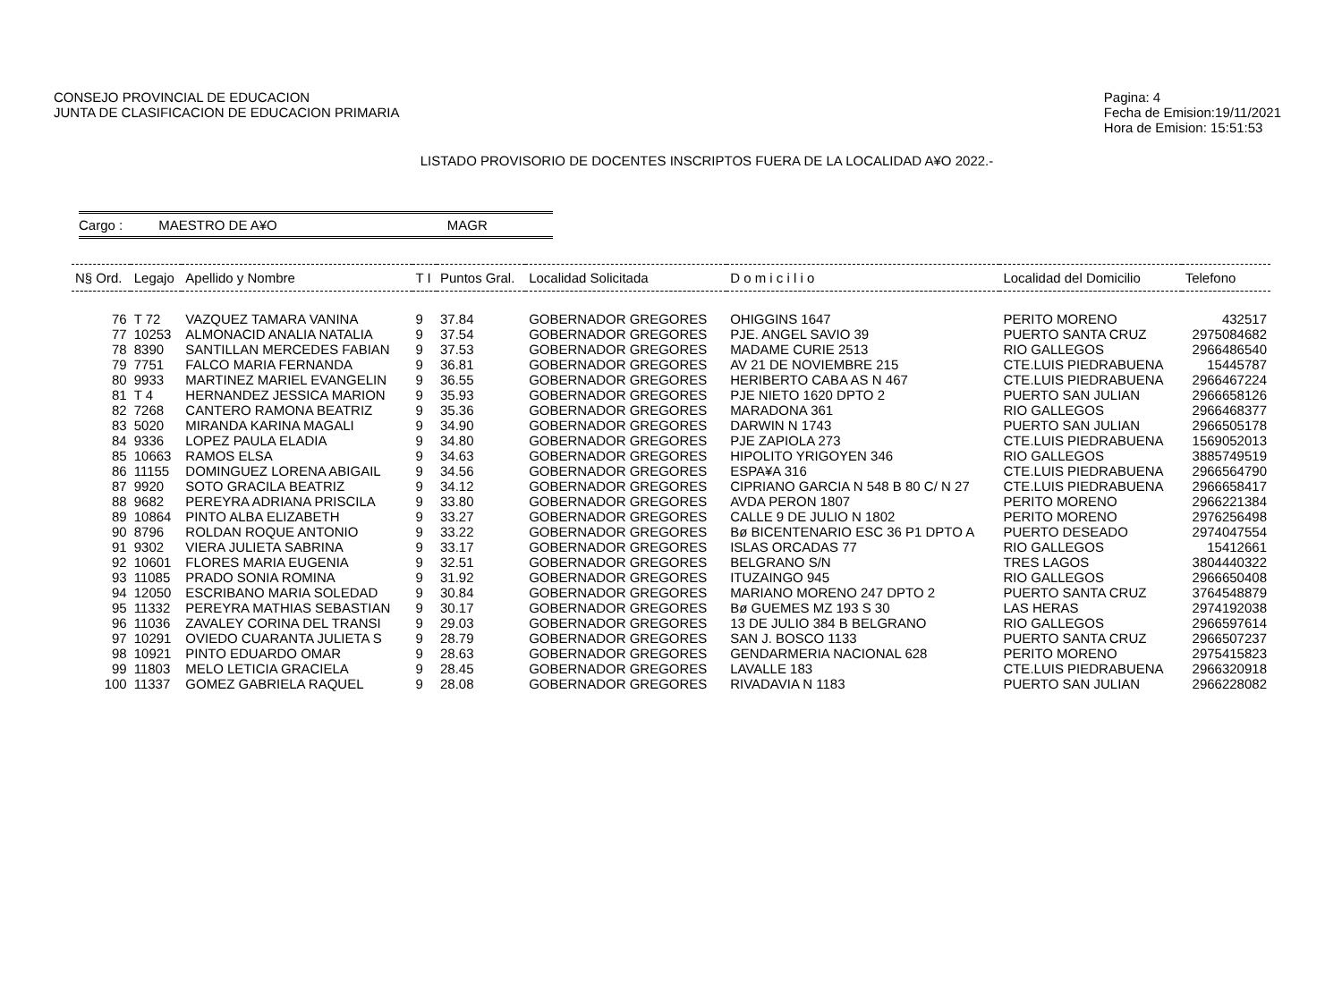CONSEJO PROVINCIAL DE EDUCACION
JUNTA DE CLASIFICACION DE EDUCACION PRIMARIA
Pagina: 4
Fecha de Emision:19/11/2021
Hora de Emision: 15:51:53
LISTADO PROVISORIO DE DOCENTES INSCRIPTOS FUERA DE LA LOCALIDAD A¥O 2022.-
Cargo : MAESTRO DE A¥O MAGR
| N§ Ord. | Legajo | Apellido y Nombre | T I | Puntos Gral. | Localidad Solicitada | D o m i c i l i o | Localidad del Domicilio | Telefono |
| --- | --- | --- | --- | --- | --- | --- | --- | --- |
| 76 | T 72 | VAZQUEZ TAMARA VANINA | 9 | 37.84 | GOBERNADOR GREGORES | OHIGGINS 1647 | PERITO MORENO | 432517 |
| 77 | 10253 | ALMONACID ANALIA NATALIA | 9 | 37.54 | GOBERNADOR GREGORES | PJE. ANGEL SAVIO 39 | PUERTO SANTA CRUZ | 2975084682 |
| 78 | 8390 | SANTILLAN MERCEDES FABIAN | 9 | 37.53 | GOBERNADOR GREGORES | MADAME CURIE 2513 | RIO GALLEGOS | 2966486540 |
| 79 | 7751 | FALCO MARIA FERNANDA | 9 | 36.81 | GOBERNADOR GREGORES | AV 21 DE NOVIEMBRE 215 | CTE.LUIS PIEDRABUENA | 15445787 |
| 80 | 9933 | MARTINEZ MARIEL EVANGELIN | 9 | 36.55 | GOBERNADOR GREGORES | HERIBERTO CABA AS N 467 | CTE.LUIS PIEDRABUENA | 2966467224 |
| 81 | T 4 | HERNANDEZ JESSICA MARION | 9 | 35.93 | GOBERNADOR GREGORES | PJE NIETO 1620 DPTO 2 | PUERTO SAN JULIAN | 2966658126 |
| 82 | 7268 | CANTERO RAMONA BEATRIZ | 9 | 35.36 | GOBERNADOR GREGORES | MARADONA 361 | RIO GALLEGOS | 2966468377 |
| 83 | 5020 | MIRANDA KARINA MAGALI | 9 | 34.90 | GOBERNADOR GREGORES | DARWIN N 1743 | PUERTO SAN JULIAN | 2966505178 |
| 84 | 9336 | LOPEZ PAULA ELADIA | 9 | 34.80 | GOBERNADOR GREGORES | PJE ZAPIOLA 273 | CTE.LUIS PIEDRABUENA | 1569052013 |
| 85 | 10663 | RAMOS ELSA | 9 | 34.63 | GOBERNADOR GREGORES | HIPOLITO YRIGOYEN 346 | RIO GALLEGOS | 3885749519 |
| 86 | 11155 | DOMINGUEZ LORENA ABIGAIL | 9 | 34.56 | GOBERNADOR GREGORES | ESPA¥A 316 | CTE.LUIS PIEDRABUENA | 2966564790 |
| 87 | 9920 | SOTO GRACILA BEATRIZ | 9 | 34.12 | GOBERNADOR GREGORES | CIPRIANO GARCIA N 548 B 80 C/ N 27 | CTE.LUIS PIEDRABUENA | 2966658417 |
| 88 | 9682 | PEREYRA ADRIANA PRISCILA | 9 | 33.80 | GOBERNADOR GREGORES | AVDA PERON 1807 | PERITO MORENO | 2966221384 |
| 89 | 10864 | PINTO ALBA ELIZABETH | 9 | 33.27 | GOBERNADOR GREGORES | CALLE 9 DE JULIO N 1802 | PERITO MORENO | 2976256498 |
| 90 | 8796 | ROLDAN ROQUE ANTONIO | 9 | 33.22 | GOBERNADOR GREGORES | Bø BICENTENARIO ESC 36 P1 DPTO A | PUERTO DESEADO | 2974047554 |
| 91 | 9302 | VIERA JULIETA SABRINA | 9 | 33.17 | GOBERNADOR GREGORES | ISLAS ORCADAS 77 | RIO GALLEGOS | 15412661 |
| 92 | 10601 | FLORES MARIA EUGENIA | 9 | 32.51 | GOBERNADOR GREGORES | BELGRANO S/N | TRES LAGOS | 3804440322 |
| 93 | 11085 | PRADO SONIA ROMINA | 9 | 31.92 | GOBERNADOR GREGORES | ITUZAINGO 945 | RIO GALLEGOS | 2966650408 |
| 94 | 12050 | ESCRIBANO MARIA SOLEDAD | 9 | 30.84 | GOBERNADOR GREGORES | MARIANO MORENO 247 DPTO 2 | PUERTO SANTA CRUZ | 3764548879 |
| 95 | 11332 | PEREYRA MATHIAS SEBASTIAN | 9 | 30.17 | GOBERNADOR GREGORES | Bø GUEMES MZ 193 S 30 | LAS HERAS | 2974192038 |
| 96 | 11036 | ZAVALEY CORINA DEL TRANSI | 9 | 29.03 | GOBERNADOR GREGORES | 13 DE JULIO 384 B BELGRANO | RIO GALLEGOS | 2966597614 |
| 97 | 10291 | OVIEDO CUARANTA JULIETA S | 9 | 28.79 | GOBERNADOR GREGORES | SAN J. BOSCO 1133 | PUERTO SANTA CRUZ | 2966507237 |
| 98 | 10921 | PINTO EDUARDO OMAR | 9 | 28.63 | GOBERNADOR GREGORES | GENDARMERIA NACIONAL 628 | PERITO MORENO | 2975415823 |
| 99 | 11803 | MELO LETICIA GRACIELA | 9 | 28.45 | GOBERNADOR GREGORES | LAVALLE 183 | CTE.LUIS PIEDRABUENA | 2966320918 |
| 100 | 11337 | GOMEZ GABRIELA RAQUEL | 9 | 28.08 | GOBERNADOR GREGORES | RIVADAVIA N 1183 | PUERTO SAN JULIAN | 2966228082 |